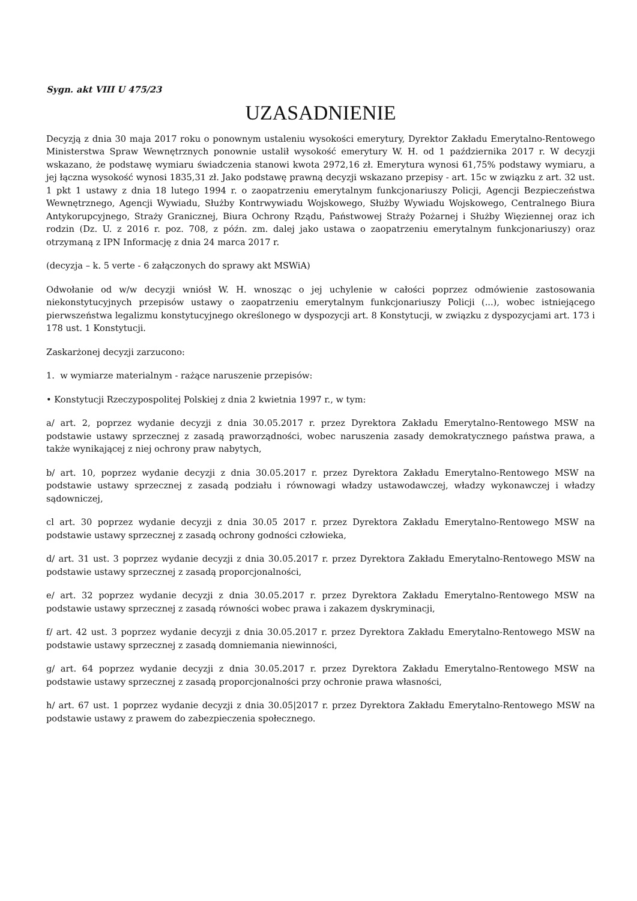Sygn. akt VIII U 475/23
UZASADNIENIE
Decyzją z dnia 30 maja 2017 roku o ponownym ustaleniu wysokości emerytury, Dyrektor Zakładu Emerytalno-Rentowego Ministerstwa Spraw Wewnętrznych ponownie ustalił wysokość emerytury W. H. od 1 października 2017 r. W decyzji wskazano, że podstawę wymiaru świadczenia stanowi kwota 2972,16 zł. Emerytura wynosi 61,75% podstawy wymiaru, a jej łączna wysokość wynosi 1835,31 zł. Jako podstawę prawną decyzji wskazano przepisy - art. 15c w związku z art. 32 ust. 1 pkt 1 ustawy z dnia 18 lutego 1994 r. o zaopatrzeniu emerytalnym funkcjonariuszy Policji, Agencji Bezpieczeństwa Wewnętrznego, Agencji Wywiadu, Służby Kontrwywiadu Wojskowego, Służby Wywiadu Wojskowego, Centralnego Biura Antykorupcyjnego, Straży Granicznej, Biura Ochrony Rządu, Państwowej Straży Pożarnej i Służby Więziennej oraz ich rodzin (Dz. U. z 2016 r. poz. 708, z późn. zm. dalej jako ustawa o zaopatrzeniu emerytalnym funkcjonariuszy) oraz otrzymaną z IPN Informację z dnia 24 marca 2017 r.
(decyzja – k. 5 verte - 6 załączonych do sprawy akt MSWiA)
Odwołanie od w/w decyzji wniósł W. H. wnosząc o jej uchylenie w całości poprzez odmówienie zastosowania niekonstytucyjnych przepisów ustawy o zaopatrzeniu emerytalnym funkcjonariuszy Policji (...), wobec istniejącego pierwszeństwa legalizmu konstytucyjnego określonego w dyspozycji art. 8 Konstytucji, w związku z dyspozycjami art. 173 i 178 ust. 1 Konstytucji.
Zaskarżonej decyzji zarzucono:
1. w wymiarze materialnym - rażące naruszenie przepisów:
• Konstytucji Rzeczypospolitej Polskiej z dnia 2 kwietnia 1997 r., w tym:
a/ art. 2, poprzez wydanie decyzji z dnia 30.05.2017 r. przez Dyrektora Zakładu Emerytalno-Rentowego MSW na podstawie ustawy sprzecznej z zasadą praworządności, wobec naruszenia zasady demokratycznego państwa prawa, a także wynikającej z niej ochrony praw nabytych,
b/ art. 10, poprzez wydanie decyzji z dnia 30.05.2017 r. przez Dyrektora Zakładu Emerytalno-Rentowego MSW na podstawie ustawy sprzecznej z zasadą podziału i równowagi władzy ustawodawczej, władzy wykonawczej i władzy sądowniczej,
cl art. 30 poprzez wydanie decyzji z dnia 30.05 2017 r. przez Dyrektora Zakładu Emerytalno-Rentowego MSW na podstawie ustawy sprzecznej z zasadą ochrony godności człowieka,
d/ art. 31 ust. 3 poprzez wydanie decyzji z dnia 30.05.2017 r. przez Dyrektora Zakładu Emerytalno-Rentowego MSW na podstawie ustawy sprzecznej z zasadą proporcjonalności,
e/ art. 32 poprzez wydanie decyzji z dnia 30.05.2017 r. przez Dyrektora Zakładu Emerytalno-Rentowego MSW na podstawie ustawy sprzecznej z zasadą równości wobec prawa i zakazem dyskryminacji,
f/ art. 42 ust. 3 poprzez wydanie decyzji z dnia 30.05.2017 r. przez Dyrektora Zakładu Emerytalno-Rentowego MSW na podstawie ustawy sprzecznej z zasadą domniemania niewinności,
g/ art. 64 poprzez wydanie decyzji z dnia 30.05.2017 r. przez Dyrektora Zakładu Emerytalno-Rentowego MSW na podstawie ustawy sprzecznej z zasadą proporcjonalności przy ochronie prawa własności,
h/ art. 67 ust. 1 poprzez wydanie decyzji z dnia 30.05|2017 r. przez Dyrektora Zakładu Emerytalno-Rentowego MSW na podstawie ustawy z prawem do zabezpieczenia społecznego.